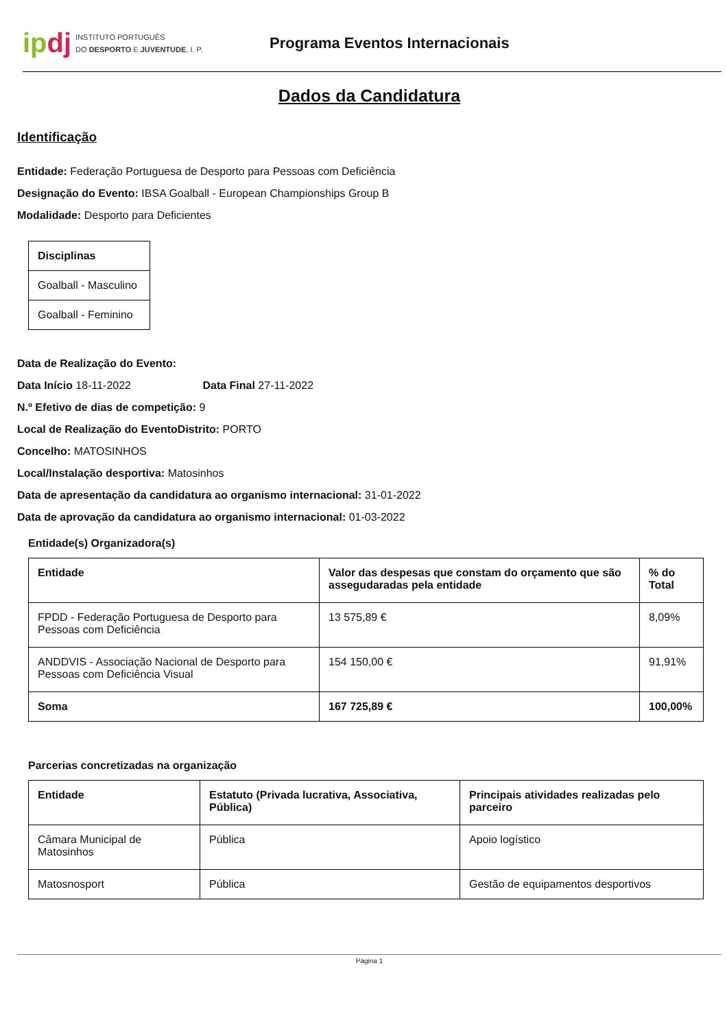ip dj INSTITUTO PORTUGUÊS
DO DESPORTO E JUVENTUDE, I. P.
Programa Eventos Internacionais
Dados da Candidatura
Identificação
Entidade: Federação Portuguesa de Desporto para Pessoas com Deficiência
Designação do Evento: IBSA Goalball - European Championships Group B
Modalidade: Desporto para Deficientes
| Disciplinas |
| --- |
| Goalball - Masculino |
| Goalball - Feminino |
Data de Realização do Evento:
Data Início 18-11-2022 Data Final 27-11-2022
N.º Efetivo de dias de competição: 9
Local de Realização do EventoDistrito: PORTO
Concelho: MATOSINHOS
Local/Instalação desportiva: Matosinhos
Data de apresentação da candidatura ao organismo internacional: 31-01-2022
Data de aprovação da candidatura ao organismo internacional: 01-03-2022
Entidade(s) Organizadora(s)
| Entidade | Valor das despesas que constam do orçamento que são assegudaradas pela entidade | % do Total |
| --- | --- | --- |
| FPDD - Federação Portuguesa de Desporto para Pessoas com Deficiência | 13 575,89 € | 8,09% |
| ANDDVIS - Associação Nacional de Desporto para Pessoas com Deficiência Visual | 154 150,00 € | 91,91% |
| Soma | 167 725,89 € | 100,00% |
Parcerias concretizadas na organização
| Entidade | Estatuto (Privada lucrativa, Associativa, Pública) | Principais atividades realizadas pelo parceiro |
| --- | --- | --- |
| Câmara Municipal de Matosinhos | Pública | Apoio logístico |
| Matosnosport | Pública | Gestão de equipamentos desportivos |
Página 1